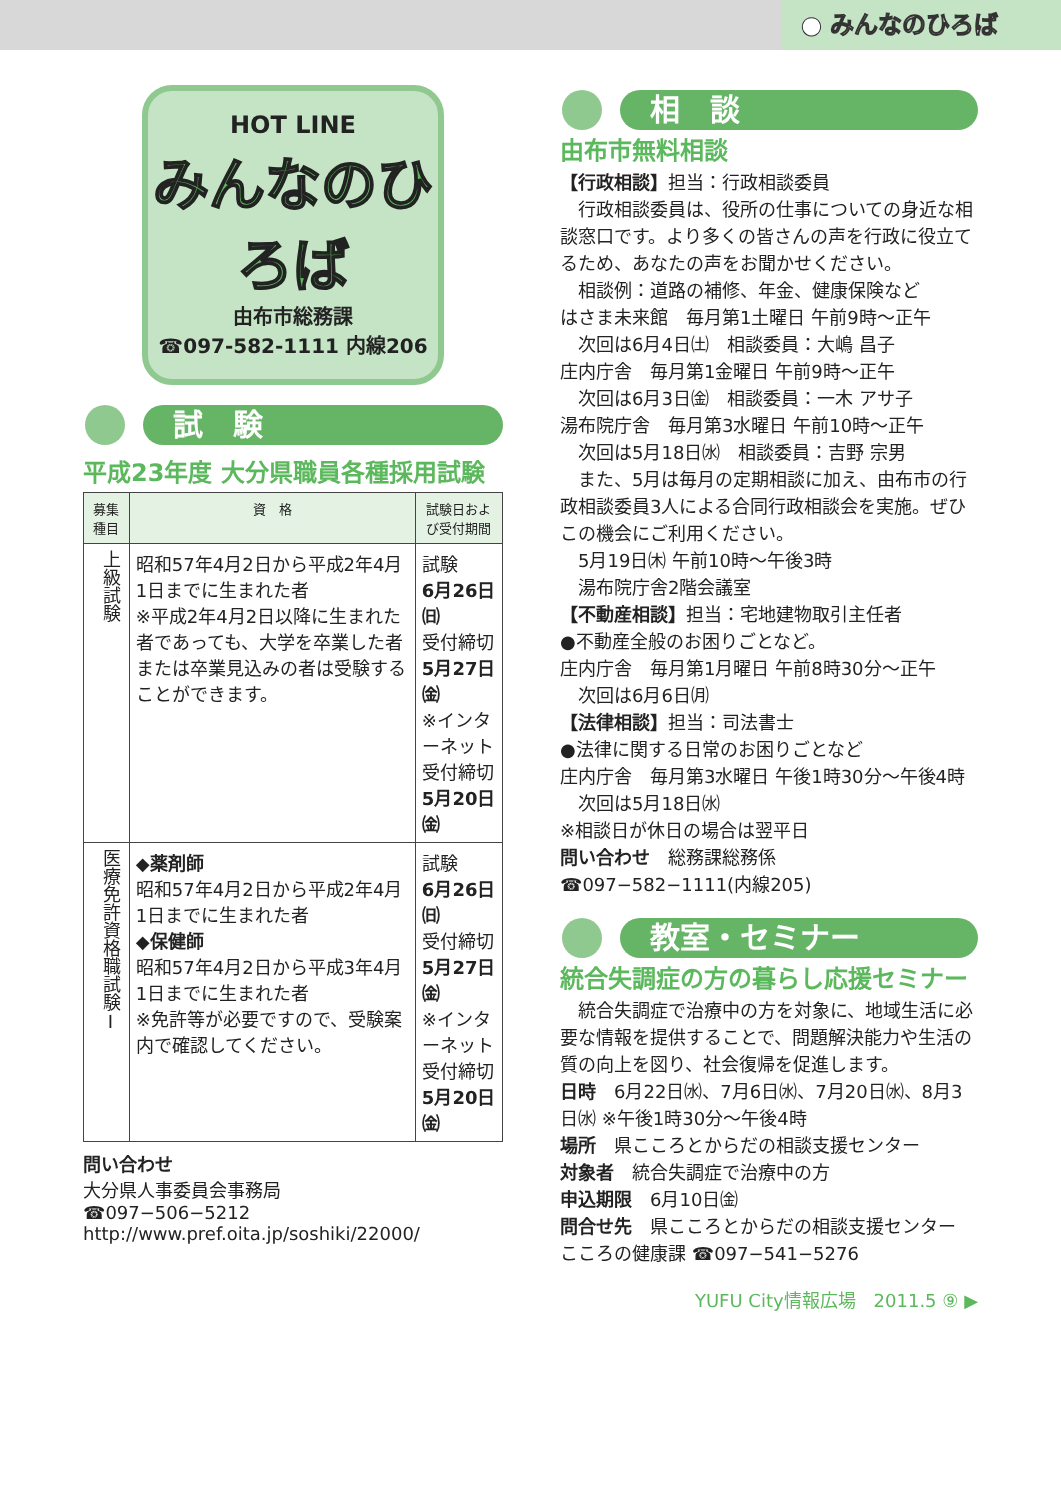● みんなのひろば
HOT LINE
みんなのひろば
由布市総務課
☎097-582-1111 内線206
試　験
平成23年度 大分県職員各種採用試験
| 募集種目 | 資 格 | 試験日および受付期間 |
| --- | --- | --- |
| 上級試験 | 昭和57年4月2日から平成2年4月1日までに生まれた者 ※平成2年4月2日以降に生まれた者であっても、大学を卒業した者または卒業見込みの者は受験することができます。 | 試験 6月26日㈰ 受付締切 5月27日㈮ ※インターネット受付締切 5月20日㈮ |
| 医療免許資格職試験Ⅰ | ◆薬剤師 昭和57年4月2日から平成2年4月1日までに生まれた者 ◆保健師 昭和57年4月2日から平成3年4月1日までに生まれた者 ※免許等が必要ですので、受験案内で確認してください。 | 試験 6月26日㈰ 受付締切 5月27日㈮ ※インターネット受付締切 5月20日㈮ |
問い合わせ
大分県人事委員会事務局
☎097−506−5212
http://www.pref.oita.jp/soshiki/22000/
相　談
由布市無料相談
【行政相談】担当：行政相談委員
　行政相談委員は、役所の仕事についての身近な相談窓口です。より多くの皆さんの声を行政に役立てるため、あなたの声をお聞かせください。
　相談例：道路の補修、年金、健康保険など
はさま未来館　毎月第1土曜日 午前9時～正午
　次回は6月4日㈯　相談委員：大嶋 昌子
庄内庁舎　毎月第1金曜日 午前9時～正午
　次回は6月3日㈮　相談委員：一木 アサ子
湯布院庁舎　毎月第3水曜日 午前10時～正午
　次回は5月18日㈬　相談委員：吉野 宗男
　また、5月は毎月の定期相談に加え、由布市の行政相談委員3人による合同行政相談会を実施。ぜひこの機会にご利用ください。
　5月19日㈭ 午前10時～午後3時
　湯布院庁舎2階会議室
【不動産相談】担当：宅地建物取引主任者
●不動産全般のお困りごとなど。
庄内庁舎　毎月第1月曜日 午前8時30分～正午
　次回は6月6日㈪
【法律相談】担当：司法書士
●法律に関する日常のお困りごとなど
庄内庁舎　毎月第3水曜日 午後1時30分～午後4時
　次回は5月18日㈬
※相談日が休日の場合は翌平日
問い合わせ　総務課総務係
☎097−582−1111(内線205)
教室・セミナー
統合失調症の方の暮らし応援セミナー
　統合失調症で治療中の方を対象に、地域生活に必要な情報を提供することで、問題解決能力や生活の質の向上を図り、社会復帰を促進します。
日時　6月22日㈬、7月6日㈬、7月20日㈬、8月3日㈬ ※午後1時30分～午後4時
場所　県こころとからだの相談支援センター
対象者　統合失調症で治療中の方
申込期限　6月10日㈮
問合せ先　県こころとからだの相談支援センター こころの健康課 ☎097−541−5276
YUFU City情報広場　2011.5 ⑨ ▶